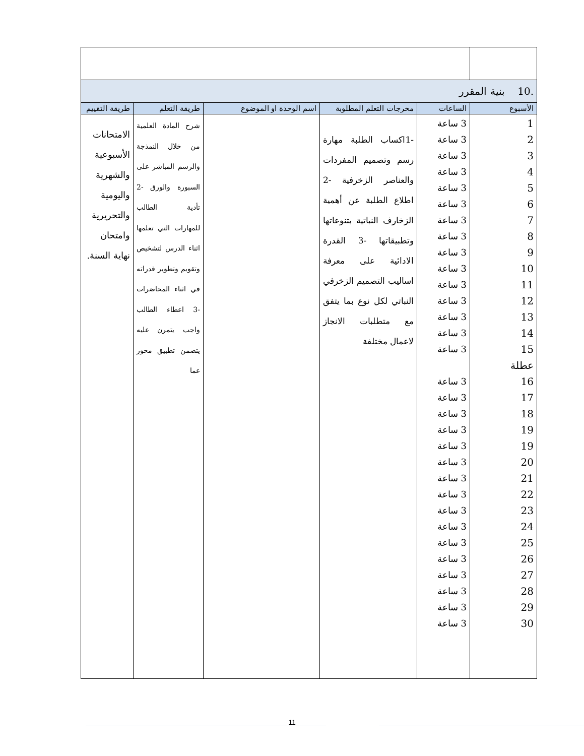| .10 بنية المقرر | | | | | |
| الأسبوع | الساعات | مخرجات التعلم المطلوبة | اسم الوحدة او الموضوع | طريقة التعلم | طريقة التقييم |
| 1 2 3 4 5 6 7 8 9 10 11 12 13 14 15 عطلة 16 17 18 19 19 20 21 22 23 24 25 26 27 28 29 30 | 3 ساعة 3 ساعة 3 ساعة 3 ساعة 3 ساعة 3 ساعة 3 ساعة 3 ساعة 3 ساعة 3 ساعة 3 ساعة 3 ساعة 3 ساعة 3 ساعة 3 ساعة 3 ساعة 3 ساعة 3 ساعة 3 ساعة 3 ساعة 3 ساعة 3 ساعة 3 ساعة 3 ساعة 3 ساعة 3 ساعة 3 ساعة 3 ساعة 3 ساعة 3 ساعة 3 ساعة | -1اكساب الطلبة مهارة رسم وتصميم المفردات والعناصر الزخرفية -2 اطلاع الطلبة عن أهمية الزخارف النباتية بتنوعاتها وتطبيقاتها -3 القدرة الادائية على معرفة اساليب التصميم الزخرفي النباتي لكل نوع بما يتفق مع متطلبات الانجاز لاعمال مختلفة | | شرح المادة العلمية من خلال النمذجة والرسم المباشر على السبورة والورق -2 تأدية الطالب للمهارات التي تعلمها اثناء الدرس لتشخيص وتقويم وتطوير قدراته في اثناء المحاضرات -3 اعطاء الطالب واجب يتمرن عليه يتضمن تطبيق محور عما | الامتحانات الأسبوعية والشهرية واليومية والتحريرية وامتحان نهاية السنة. |
11